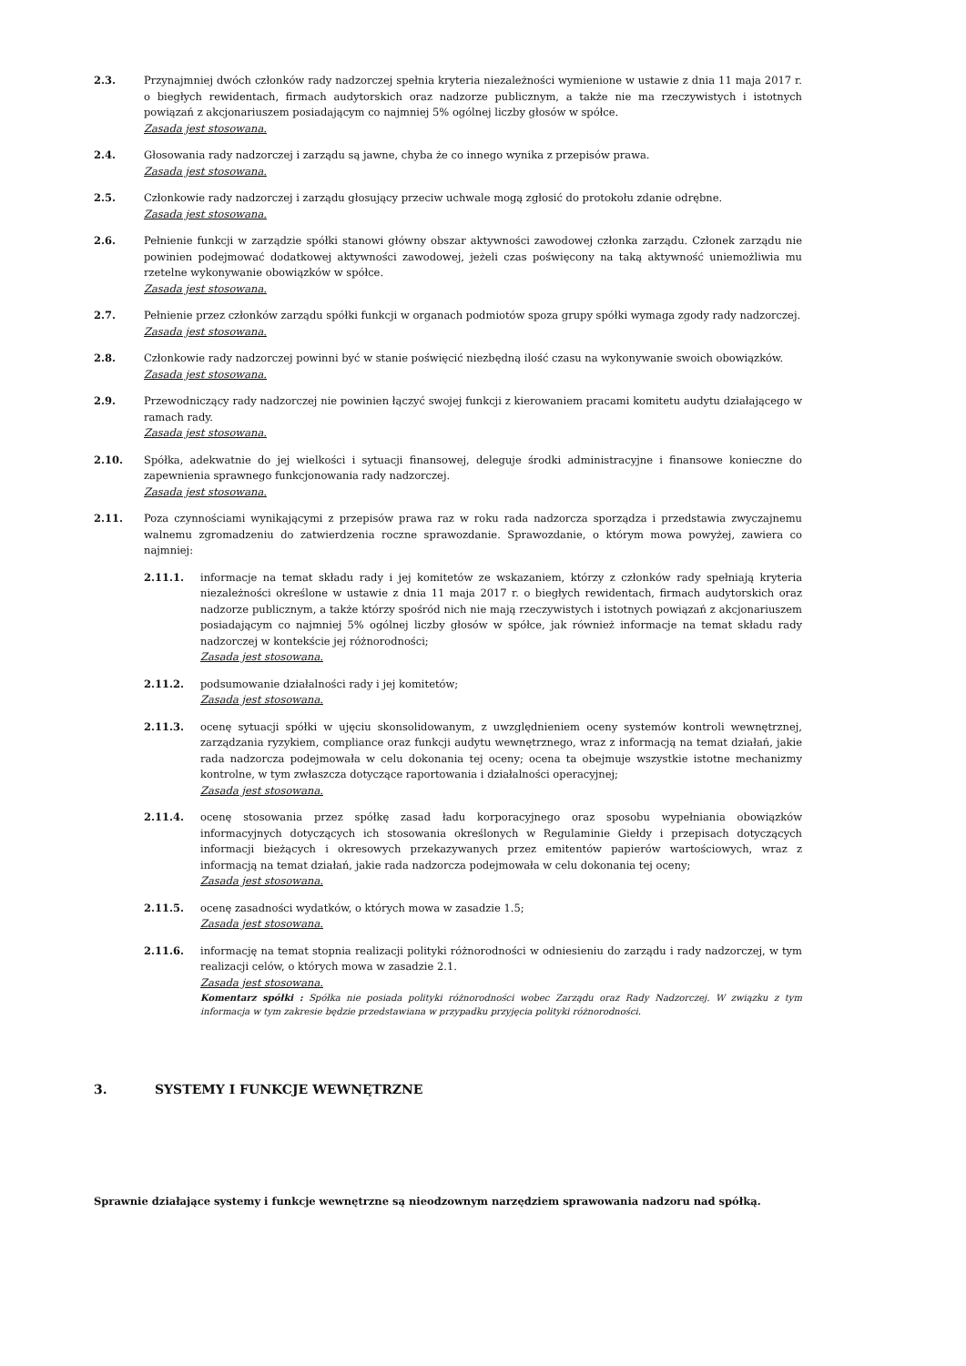2.3. Przynajmniej dwóch członków rady nadzorczej spełnia kryteria niezależności wymienione w ustawie z dnia 11 maja 2017 r. o biegłych rewidentach, firmach audytorskich oraz nadzorze publicznym, a także nie ma rzeczywistych i istotnych powiązań z akcjonariuszem posiadającym co najmniej 5% ogólnej liczby głosów w spółce.
Zasada jest stosowana.
2.4. Głosowania rady nadzorczej i zarządu są jawne, chyba że co innego wynika z przepisów prawa.
Zasada jest stosowana.
2.5. Członkowie rady nadzorczej i zarządu głosujący przeciw uchwale mogą zgłosić do protokołu zdanie odrębne.
Zasada jest stosowana.
2.6. Pełnienie funkcji w zarządzie spółki stanowi główny obszar aktywności zawodowej członka zarządu. Członek zarządu nie powinien podejmować dodatkowej aktywności zawodowej, jeżeli czas poświęcony na taką aktywność uniemożliwia mu rzetelne wykonywanie obowiązków w spółce.
Zasada jest stosowana.
2.7. Pełnienie przez członków zarządu spółki funkcji w organach podmiotów spoza grupy spółki wymaga zgody rady nadzorczej.
Zasada jest stosowana.
2.8. Członkowie rady nadzorczej powinni być w stanie poświęcić niezbędną ilość czasu na wykonywanie swoich obowiązków.
Zasada jest stosowana.
2.9. Przewodniczący rady nadzorczej nie powinien łączyć swojej funkcji z kierowaniem pracami komitetu audytu działającego w ramach rady.
Zasada jest stosowana.
2.10. Spółka, adekwatnie do jej wielkości i sytuacji finansowej, deleguje środki administracyjne i finansowe konieczne do zapewnienia sprawnego funkcjonowania rady nadzorczej.
Zasada jest stosowana.
2.11. Poza czynnościami wynikającymi z przepisów prawa raz w roku rada nadzorcza sporządza i przedstawia zwyczajnemu walnemu zgromadzeniu do zatwierdzenia roczne sprawozdanie. Sprawozdanie, o którym mowa powyżej, zawiera co najmniej:
2.11.1. informacje na temat składu rady i jej komitetów ze wskazaniem, którzy z członków rady spełniają kryteria niezależności określone w ustawie z dnia 11 maja 2017 r. o biegłych rewidentach, firmach audytorskich oraz nadzorze publicznym, a także którzy spośród nich nie mają rzeczywistych i istotnych powiązań z akcjonariuszem posiadającym co najmniej 5% ogólnej liczby głosów w spółce, jak również informacje na temat składu rady nadzorczej w kontekście jej różnorodności;
Zasada jest stosowana.
2.11.2. podsumowanie działalności rady i jej komitetów;
Zasada jest stosowana.
2.11.3. ocenę sytuacji spółki w ujęciu skonsolidowanym, z uwzględnieniem oceny systemów kontroli wewnętrznej, zarządzania ryzykiem, compliance oraz funkcji audytu wewnętrznego, wraz z informacją na temat działań, jakie rada nadzorcza podejmowała w celu dokonania tej oceny; ocena ta obejmuje wszystkie istotne mechanizmy kontrolne, w tym zwłaszcza dotyczące raportowania i działalności operacyjnej;
Zasada jest stosowana.
2.11.4. ocenę stosowania przez spółkę zasad ładu korporacyjnego oraz sposobu wypełniania obowiązków informacyjnych dotyczących ich stosowania określonych w Regulaminie Giełdy i przepisach dotyczących informacji bieżących i okresowych przekazywanych przez emitentów papierów wartościowych, wraz z informacją na temat działań, jakie rada nadzorcza podejmowała w celu dokonania tej oceny;
Zasada jest stosowana.
2.11.5. ocenę zasadności wydatków, o których mowa w zasadzie 1.5;
Zasada jest stosowana.
2.11.6. informację na temat stopnia realizacji polityki różnorodności w odniesieniu do zarządu i rady nadzorczej, w tym realizacji celów, o których mowa w zasadzie 2.1.
Zasada jest stosowana.
Komentarz spółki : Spółka nie posiada polityki różnorodności wobec Zarządu oraz Rady Nadzorczej. W związku z tym informacja w tym zakresie będzie przedstawiana w przypadku przyjęcia polityki różnorodności.
3. SYSTEMY I FUNKCJE WEWNĘTRZNE
Sprawnie działające systemy i funkcje wewnętrzne są nieodzownym narzędziem sprawowania nadzoru nad spółką.